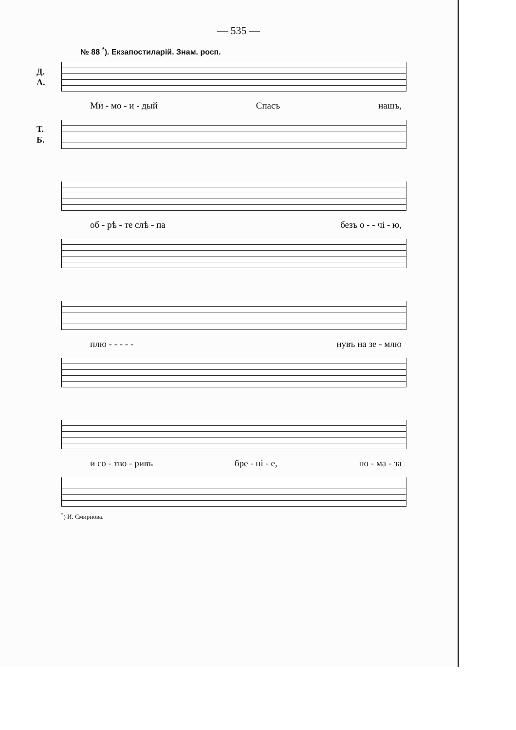— 535 —
№ 88 <sup>*</sup>). Екзапостиларій. Знам. росп.
Д.
А.
Ми - мо - и - дый Спасъ нашъ,
Т.
Б.
об - рѣ - те слѣ - па безъ о - - чі - ю,
плю - - - - - нувъ на зе - млю
и со - тво - ривъ бре - ні - е, по - ма - за
<sup>*</sup>) И. Смирнова.